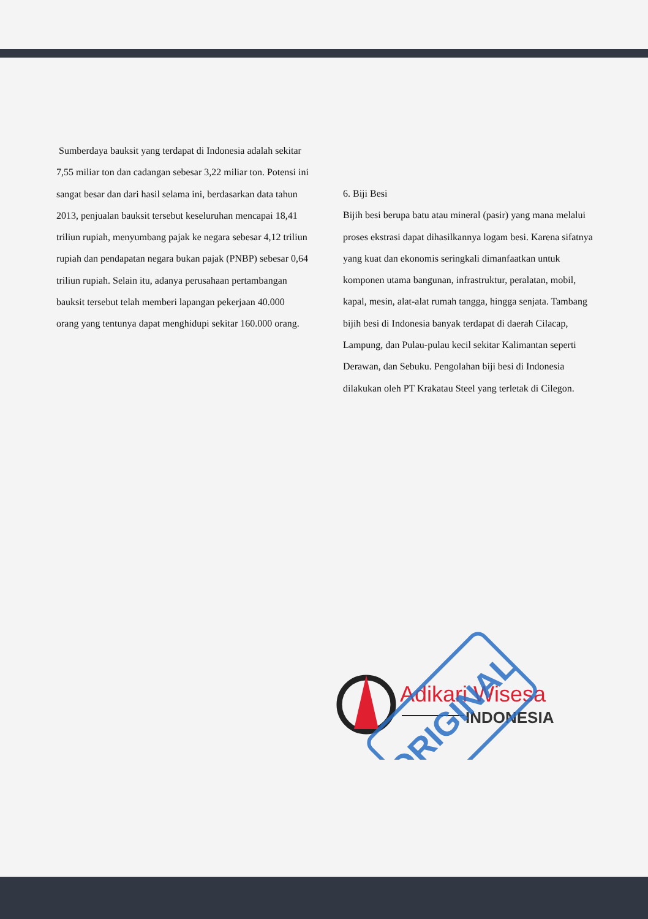Sumberdaya bauksit yang terdapat di Indonesia adalah sekitar 7,55 miliar ton dan cadangan sebesar 3,22 miliar ton. Potensi ini sangat besar dan dari hasil selama ini, berdasarkan data tahun 2013, penjualan bauksit tersebut keseluruhan mencapai 18,41 triliun rupiah, menyumbang pajak ke negara sebesar 4,12 triliun rupiah dan pendapatan negara bukan pajak (PNBP) sebesar 0,64 triliun rupiah. Selain itu, adanya perusahaan pertambangan bauksit tersebut telah memberi lapangan pekerjaan 40.000 orang yang tentunya dapat menghidupi sekitar 160.000 orang.
6. Biji Besi
Bijih besi berupa batu atau mineral (pasir) yang mana melalui proses ekstrasi dapat dihasilkannya logam besi. Karena sifatnya yang kuat dan ekonomis seringkali dimanfaatkan untuk komponen utama bangunan, infrastruktur, peralatan, mobil, kapal, mesin, alat-alat rumah tangga, hingga senjata. Tambang bijih besi di Indonesia banyak terdapat di daerah Cilacap, Lampung, dan Pulau-pulau kecil sekitar Kalimantan seperti Derawan, dan Sebuku. Pengolahan biji besi di Indonesia dilakukan oleh PT Krakatau Steel yang terletak di Cilegon.
Adikari Wisesa
INDONESIA
ORIGINAL